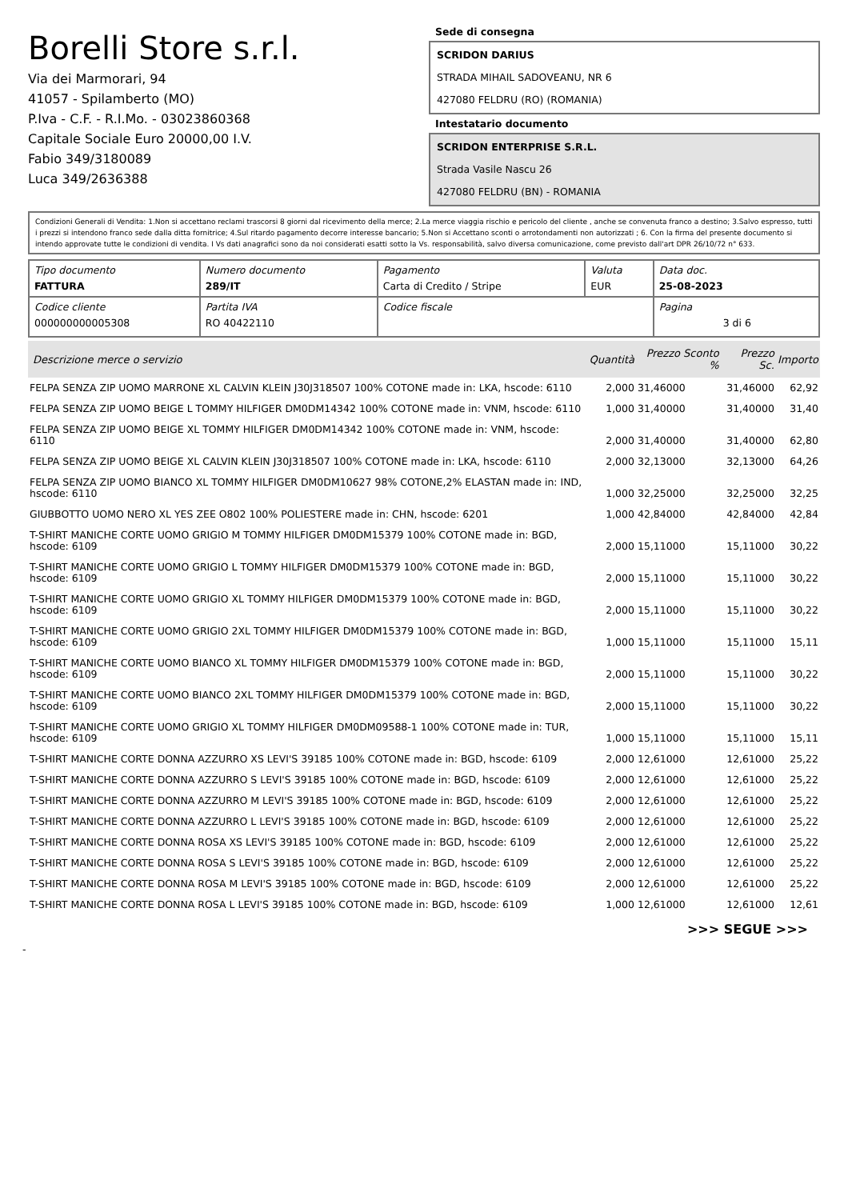Borelli Store s.r.l.
Via dei Marmorari, 94
41057 - Spilamberto (MO)
P.Iva - C.F. - R.I.Mo. - 03023860368
Capitale Sociale Euro 20000,00 I.V.
Fabio 349/3180089
Luca 349/2636388
Sede di consegna
SCRIDON DARIUS
STRADA MIHAIL SADOVEANU, NR 6
427080 FELDRU (RO) (ROMANIA)
Intestatario documento
SCRIDON ENTERPRISE S.R.L.
Strada Vasile Nascu 26
427080 FELDRU (BN) - ROMANIA
Condizioni Generali di Vendita: 1.Non si accettano reclami trascorsi 8 giorni dal ricevimento della merce; 2.La merce viaggia rischio e pericolo del cliente , anche se convenuta franco a destino; 3.Salvo espresso, tutti i prezzi si intendono franco sede dalla ditta fornitrice; 4.Sul ritardo pagamento decorre interesse bancario; 5.Non si Accettano sconti o arrotondamenti non autorizzati ; 6. Con la firma del presente documento si intendo approvate tutte le condizioni di vendita. I Vs dati anagrafici sono da noi considerati esatti sotto la Vs. responsabilità, salvo diversa comunicazione, come previsto dall'art DPR 26/10/72 n° 633.
| Tipo documento FATTURA | Numero documento 289/IT | Pagamento Carta di Credito / Stripe | Valuta EUR | Data doc. 25-08-2023 |
| Codice cliente 000000000005308 | Partita IVA RO 40422110 | Codice fiscale | | Pagina 3 di 6 |
| Descrizione merce o servizio | Quantità | Prezzo Sconto % | Prezzo Sc. | Importo |
| --- | --- | --- | --- | --- |
| FELPA SENZA ZIP UOMO MARRONE XL CALVIN KLEIN J30J318507 100% COTONE made in: LKA, hscode: 6110 | 2,000 | 31,46000 | 31,46000 | 62,92 |
| FELPA SENZA ZIP UOMO BEIGE L TOMMY HILFIGER DM0DM14342 100% COTONE made in: VNM, hscode: 6110 | 1,000 | 31,40000 | 31,40000 | 31,40 |
| FELPA SENZA ZIP UOMO BEIGE XL TOMMY HILFIGER DM0DM14342 100% COTONE made in: VNM, hscode: 6110 | 2,000 | 31,40000 | 31,40000 | 62,80 |
| FELPA SENZA ZIP UOMO BEIGE XL CALVIN KLEIN J30J318507 100% COTONE made in: LKA, hscode: 6110 | 2,000 | 32,13000 | 32,13000 | 64,26 |
| FELPA SENZA ZIP UOMO BIANCO XL TOMMY HILFIGER DM0DM10627 98% COTONE,2% ELASTAN made in: IND, hscode: 6110 | 1,000 | 32,25000 | 32,25000 | 32,25 |
| GIUBBOTTO UOMO NERO XL YES ZEE O802 100% POLIESTERE made in: CHN, hscode: 6201 | 1,000 | 42,84000 | 42,84000 | 42,84 |
| T-SHIRT MANICHE CORTE UOMO GRIGIO M TOMMY HILFIGER DM0DM15379 100% COTONE made in: BGD, hscode: 6109 | 2,000 | 15,11000 | 15,11000 | 30,22 |
| T-SHIRT MANICHE CORTE UOMO GRIGIO L TOMMY HILFIGER DM0DM15379 100% COTONE made in: BGD, hscode: 6109 | 2,000 | 15,11000 | 15,11000 | 30,22 |
| T-SHIRT MANICHE CORTE UOMO GRIGIO XL TOMMY HILFIGER DM0DM15379 100% COTONE made in: BGD, hscode: 6109 | 2,000 | 15,11000 | 15,11000 | 30,22 |
| T-SHIRT MANICHE CORTE UOMO GRIGIO 2XL TOMMY HILFIGER DM0DM15379 100% COTONE made in: BGD, hscode: 6109 | 1,000 | 15,11000 | 15,11000 | 15,11 |
| T-SHIRT MANICHE CORTE UOMO BIANCO XL TOMMY HILFIGER DM0DM15379 100% COTONE made in: BGD, hscode: 6109 | 2,000 | 15,11000 | 15,11000 | 30,22 |
| T-SHIRT MANICHE CORTE UOMO BIANCO 2XL TOMMY HILFIGER DM0DM15379 100% COTONE made in: BGD, hscode: 6109 | 2,000 | 15,11000 | 15,11000 | 30,22 |
| T-SHIRT MANICHE CORTE UOMO GRIGIO XL TOMMY HILFIGER DM0DM09588-1 100% COTONE made in: TUR, hscode: 6109 | 1,000 | 15,11000 | 15,11000 | 15,11 |
| T-SHIRT MANICHE CORTE DONNA AZZURRO XS LEVI'S 39185 100% COTONE made in: BGD, hscode: 6109 | 2,000 | 12,61000 | 12,61000 | 25,22 |
| T-SHIRT MANICHE CORTE DONNA AZZURRO S LEVI'S 39185 100% COTONE made in: BGD, hscode: 6109 | 2,000 | 12,61000 | 12,61000 | 25,22 |
| T-SHIRT MANICHE CORTE DONNA AZZURRO M LEVI'S 39185 100% COTONE made in: BGD, hscode: 6109 | 2,000 | 12,61000 | 12,61000 | 25,22 |
| T-SHIRT MANICHE CORTE DONNA AZZURRO L LEVI'S 39185 100% COTONE made in: BGD, hscode: 6109 | 2,000 | 12,61000 | 12,61000 | 25,22 |
| T-SHIRT MANICHE CORTE DONNA ROSA XS LEVI'S 39185 100% COTONE made in: BGD, hscode: 6109 | 2,000 | 12,61000 | 12,61000 | 25,22 |
| T-SHIRT MANICHE CORTE DONNA ROSA S LEVI'S 39185 100% COTONE made in: BGD, hscode: 6109 | 2,000 | 12,61000 | 12,61000 | 25,22 |
| T-SHIRT MANICHE CORTE DONNA ROSA M LEVI'S 39185 100% COTONE made in: BGD, hscode: 6109 | 2,000 | 12,61000 | 12,61000 | 25,22 |
| T-SHIRT MANICHE CORTE DONNA ROSA L LEVI'S 39185 100% COTONE made in: BGD, hscode: 6109 | 1,000 | 12,61000 | 12,61000 | 12,61 |
>>> SEGUE >>>
-